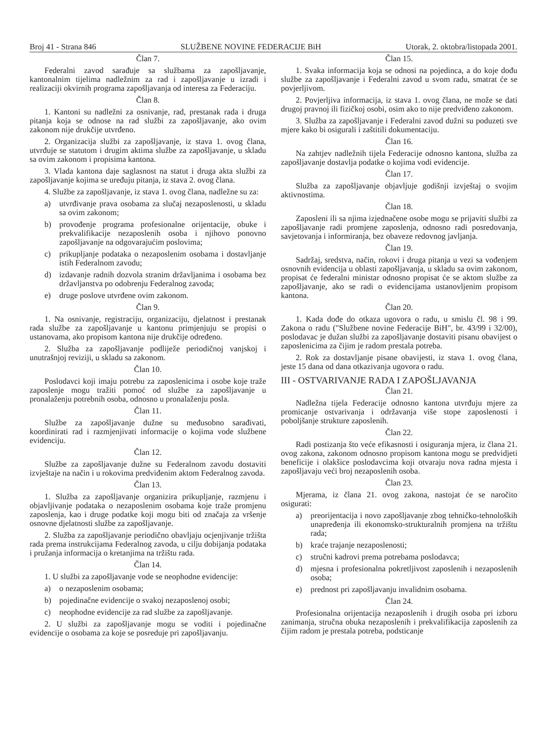Broj 41 - Strana 846 SLUŽBENE NOVINE FEDERACIJE BiH Utorak, 2. oktobra/listopada 2001.
Član 7.
Federalni zavod sarađuje sa službama za zapošljavanje, kantonalnim tijelima nadležnim za rad i zapošljavanje u izradi i realizaciji okvirnih programa zapošljavanja od interesa za Federaciju.
Član 8.
1. Kantoni su nadležni za osnivanje, rad, prestanak rada i druga pitanja koja se odnose na rad službi za zapošljavanje, ako ovim zakonom nije drukčije utvrđeno.
2. Organizacija službi za zapošljavanje, iz stava 1. ovog člana, utvrđuje se statutom i drugim aktima službe za zapošljavanje, u skladu sa ovim zakonom i propisima kantona.
3. Vlada kantona daje saglasnost na statut i druga akta službi za zapošljavanje kojima se uređuju pitanja, iz stava 2. ovog člana.
4. Službe za zapošljavanje, iz stava 1. ovog člana, nadležne su za:
a) utvrđivanje prava osobama za slučaj nezaposlenosti, u skladu sa ovim zakonom;
b) provođenje programa profesionalne orijentacije, obuke i prekvalifikacije nezaposlenih osoba i njihovo ponovno zapošljavanje na odgovarajućim poslovima;
c) prikupljanje podataka o nezaposlenim osobama i dostavljanje istih Federalnom zavodu;
d) izdavanje radnih dozvola stranim državljanima i osobama bez državljanstva po odobrenju Federalnog zavoda;
e) druge poslove utvrđene ovim zakonom.
Član 9.
1. Na osnivanje, registraciju, organizaciju, djelatnost i prestanak rada službe za zapošljavanje u kantonu primjenjuju se propisi o ustanovama, ako propisom kantona nije drukčije određeno.
2. Služba za zapošljavanje podliježe periodičnoj vanjskoj i unutrašnjoj reviziji, u skladu sa zakonom.
Član 10.
Poslodavci koji imaju potrebu za zaposlenicima i osobe koje traže zaposlenje mogu tražiti pomoć od službe za zapošljavanje u pronalaženju potrebnih osoba, odnosno u pronalaženju posla.
Član 11.
Službe za zapošljavanje dužne su međusobno sarađivati, koordinirati rad i razmjenjivati informacije o kojima vode službene evidenciju.
Član 12.
Službe za zapošljavanje dužne su Federalnom zavodu dostaviti izvještaje na način i u rokovima predviđenim aktom Federalnog zavoda.
Član 13.
1. Služba za zapošljavanje organizira prikupljanje, razmjenu i objavljivanje podataka o nezaposlenim osobama koje traže promjenu zaposlenja, kao i druge podatke koji mogu biti od značaja za vršenje osnovne djelatnosti službe za zapošljavanje.
2. Služba za zapošljavanje periodično obavljaju ocjenjivanje tržišta rada prema instrukcijama Federalnog zavoda, u cilju dobijanja podataka i pružanja informacija o kretanjima na tržištu rada.
Član 14.
1. U službi za zapošljavanje vode se neophodne evidencije:
a) o nezaposlenim osobama;
b) pojedinačne evidencije o svakoj nezaposlenoj osobi;
c) neophodne evidencije za rad službe za zapošljavanje.
2. U službi za zapošljavanje mogu se voditi i pojedinačne evidencije o osobama za koje se posreduje pri zapošljavanju.
Član 15.
1. Svaka informacija koja se odnosi na pojedinca, a do koje dođu službe za zapošljavanje i Federalni zavod u svom radu, smatrat će se povjerljivom.
2. Povjerljiva informacija, iz stava 1. ovog člana, ne može se dati drugoj pravnoj ili fizičkoj osobi, osim ako to nije predviđeno zakonom.
3. Služba za zapošljavanje i Federalni zavod dužni su poduzeti sve mjere kako bi osigurali i zaštitili dokumentaciju.
Član 16.
Na zahtjev nadležnih tijela Federacije odnosno kantona, služba za zapošljavanje dostavlja podatke o kojima vodi evidencije.
Član 17.
Služba za zapošljavanje objavljuje godišnji izvještaj o svojim aktivnostima.
Član 18.
Zaposleni ili sa njima izjednačene osobe mogu se prijaviti službi za zapošljavanje radi promjene zaposlenja, odnosno radi posredovanja, savjetovanja i informiranja, bez obaveze redovnog javljanja.
Član 19.
Sadržaj, sredstva, način, rokovi i druga pitanja u vezi sa vođenjem osnovnih evidencija u oblasti zapošljavanja, u skladu sa ovim zakonom, propisat će federalni ministar odnosno propisat će se aktom službe za zapošljavanje, ako se radi o evidencijama ustanovljenim propisom kantona.
Član 20.
1. Kada dođe do otkaza ugovora o radu, u smislu čl. 98 i 99. Zakona o radu ("Službene novine Federacije BiH", br. 43/99 i 32/00), poslodavac je dužan službi za zapošljavanje dostaviti pisanu obavijest o zaposlenicima za čijim je radom prestala potreba.
2. Rok za dostavljanje pisane obavijesti, iz stava 1. ovog člana, jeste 15 dana od dana otkazivanja ugovora o radu.
III - OSTVARIVANJE RADA I ZAPOŠLJAVANJA
Član 21.
Nadležna tijela Federacije odnosno kantona utvrđuju mjere za promicanje ostvarivanja i održavanja više stope zaposlenosti i poboljšanje strukture zaposlenih.
Član 22.
Radi postizanja što veće efikasnosti i osiguranja mjera, iz člana 21. ovog zakona, zakonom odnosno propisom kantona mogu se predvidjeti beneficije i olakšice poslodavcima koji otvaraju nova radna mjesta i zapošljavaju veći broj nezaposlenih osoba.
Član 23.
Mjerama, iz člana 21. ovog zakona, nastojat će se naročito osigurati:
a) preorijentacija i novo zapošljavanje zbog tehničko-tehnoloških unapređenja ili ekonomsko-strukturalnih promjena na tržištu rada;
b) kraće trajanje nezaposlenosti;
c) stručni kadrovi prema potrebama poslodavca;
d) mjesna i profesionalna pokretljivost zaposlenih i nezaposlenih osoba;
e) prednost pri zapošljavanju invalidnim osobama.
Član 24.
Profesionalna orijentacija nezaposlenih i drugih osoba pri izboru zanimanja, stručna obuka nezaposlenih i prekvalifikacija zaposlenih za čijim radom je prestala potreba, podsticanje